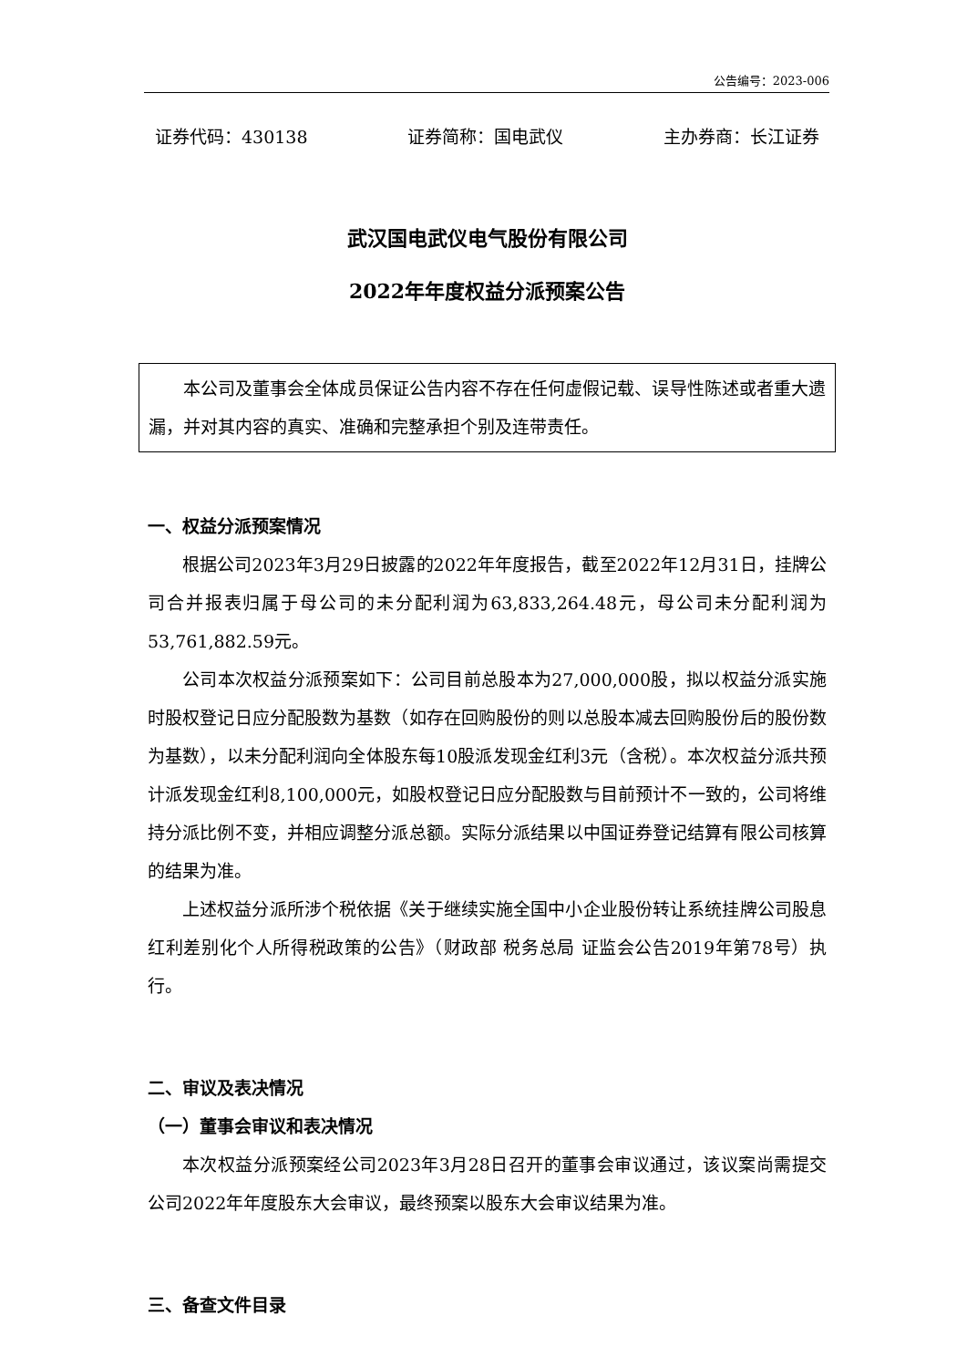公告编号：2023-006
证券代码：430138 证券简称：国电武仪 主办券商：长江证券
武汉国电武仪电气股份有限公司
2022年年度权益分派预案公告
本公司及董事会全体成员保证公告内容不存在任何虚假记载、误导性陈述或者重大遗漏，并对其内容的真实、准确和完整承担个别及连带责任。
一、权益分派预案情况
根据公司2023年3月29日披露的2022年年度报告，截至2022年12月31日，挂牌公司合并报表归属于母公司的未分配利润为63,833,264.48元，母公司未分配利润为53,761,882.59元。
公司本次权益分派预案如下：公司目前总股本为27,000,000股，拟以权益分派实施时股权登记日应分配股数为基数（如存在回购股份的则以总股本减去回购股份后的股份数为基数），以未分配利润向全体股东每10股派发现金红利3元（含税）。本次权益分派共预计派发现金红利8,100,000元，如股权登记日应分配股数与目前预计不一致的，公司将维持分派比例不变，并相应调整分派总额。实际分派结果以中国证券登记结算有限公司核算的结果为准。
上述权益分派所涉个税依据《关于继续实施全国中小企业股份转让系统挂牌公司股息红利差别化个人所得税政策的公告》（财政部 税务总局 证监会公告2019年第78号）执行。
二、审议及表决情况
（一）董事会审议和表决情况
本次权益分派预案经公司2023年3月28日召开的董事会审议通过，该议案尚需提交公司2022年年度股东大会审议，最终预案以股东大会审议结果为准。
三、备查文件目录